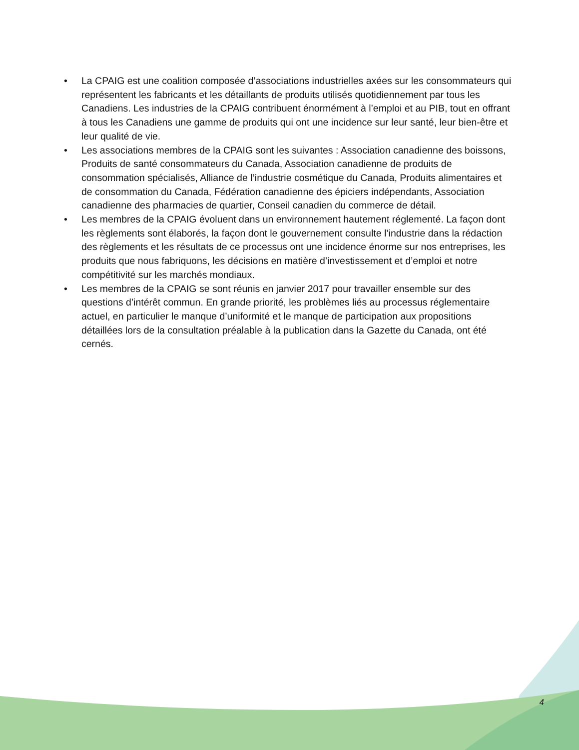• La CPAIG est une coalition composée d’associations industrielles axées sur les consommateurs qui représentent les fabricants et les détaillants de produits utilisés quotidiennement par tous les Canadiens. Les industries de la CPAIG contribuent énormément à l’emploi et au PIB, tout en offrant à tous les Canadiens une gamme de produits qui ont une incidence sur leur santé, leur bien-être et leur qualité de vie.
• Les associations membres de la CPAIG sont les suivantes : Association canadienne des boissons, Produits de santé consommateurs du Canada, Association canadienne de produits de consommation spécialisés, Alliance de l’industrie cosmétique du Canada, Produits alimentaires et de consommation du Canada, Fédération canadienne des épiciers indépendants, Association canadienne des pharmacies de quartier, Conseil canadien du commerce de détail.
• Les membres de la CPAIG évoluent dans un environnement hautement réglementé. La façon dont les règlements sont élaborés, la façon dont le gouvernement consulte l’industrie dans la rédaction des règlements et les résultats de ce processus ont une incidence énorme sur nos entreprises, les produits que nous fabriquons, les décisions en matière d’investissement et d’emploi et notre compétitivité sur les marchés mondiaux.
• Les membres de la CPAIG se sont réunis en janvier 2017 pour travailler ensemble sur des questions d’intérêt commun. En grande priorité, les problèmes liés au processus réglementaire actuel, en particulier le manque d’uniformité et le manque de participation aux propositions détaillées lors de la consultation préalable à la publication dans la Gazette du Canada, ont été cernés.
4